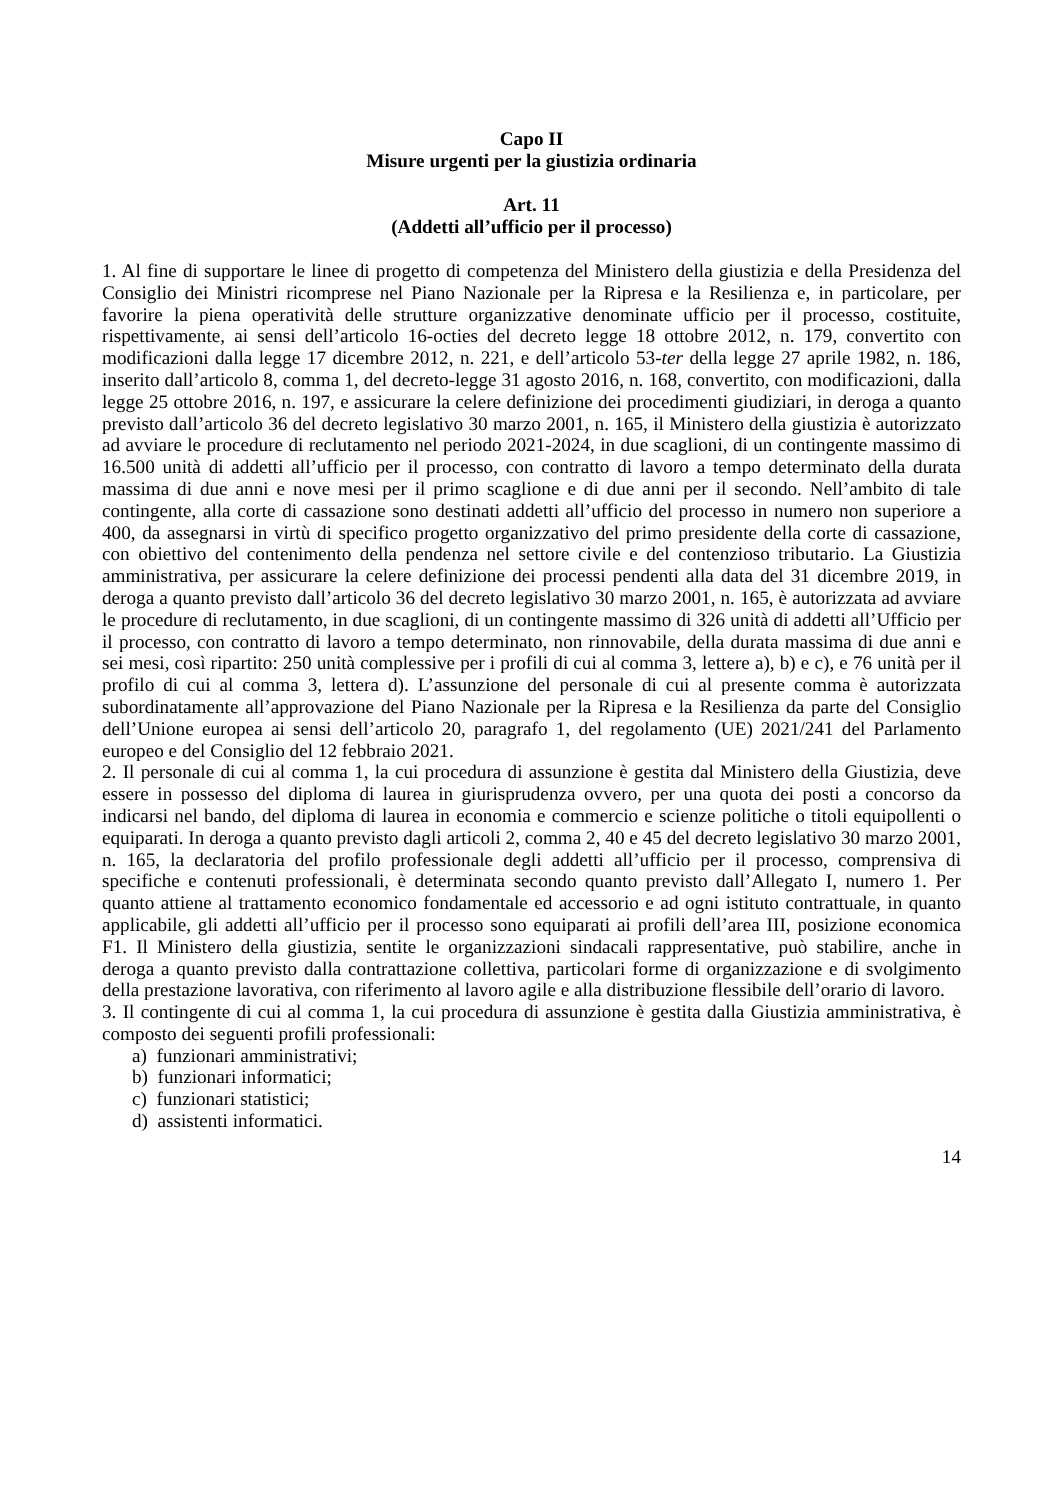Capo II
Misure urgenti per la giustizia ordinaria
Art. 11
(Addetti all’ufficio per il processo)
1. Al fine di supportare le linee di progetto di competenza del Ministero della giustizia e della Presidenza del Consiglio dei Ministri ricomprese nel Piano Nazionale per la Ripresa e la Resilienza e, in particolare, per favorire la piena operatività delle strutture organizzative denominate ufficio per il processo, costituite, rispettivamente, ai sensi dell’articolo 16-octies del decreto legge 18 ottobre 2012, n. 179, convertito con modificazioni dalla legge 17 dicembre 2012, n. 221, e dell’articolo 53-ter della legge 27 aprile 1982, n. 186, inserito dall’articolo 8, comma 1, del decreto-legge 31 agosto 2016, n. 168, convertito, con modificazioni, dalla legge 25 ottobre 2016, n. 197, e assicurare la celere definizione dei procedimenti giudiziari, in deroga a quanto previsto dall’articolo 36 del decreto legislativo 30 marzo 2001, n. 165, il Ministero della giustizia è autorizzato ad avviare le procedure di reclutamento nel periodo 2021-2024, in due scaglioni, di un contingente massimo di 16.500 unità di addetti all’ufficio per il processo, con contratto di lavoro a tempo determinato della durata massima di due anni e nove mesi per il primo scaglione e di due anni per il secondo. Nell’ambito di tale contingente, alla corte di cassazione sono destinati addetti all’ufficio del processo in numero non superiore a 400, da assegnarsi in virtù di specifico progetto organizzativo del primo presidente della corte di cassazione, con obiettivo del contenimento della pendenza nel settore civile e del contenzioso tributario. La Giustizia amministrativa, per assicurare la celere definizione dei processi pendenti alla data del 31 dicembre 2019, in deroga a quanto previsto dall’articolo 36 del decreto legislativo 30 marzo 2001, n. 165, è autorizzata ad avviare le procedure di reclutamento, in due scaglioni, di un contingente massimo di 326 unità di addetti all’Ufficio per il processo, con contratto di lavoro a tempo determinato, non rinnovabile, della durata massima di due anni e sei mesi, così ripartito: 250 unità complessive per i profili di cui al comma 3, lettere a), b) e c), e 76 unità per il profilo di cui al comma 3, lettera d). L’assunzione del personale di cui al presente comma è autorizzata subordinatamente all’approvazione del Piano Nazionale per la Ripresa e la Resilienza da parte del Consiglio dell’Unione europea ai sensi dell’articolo 20, paragrafo 1, del regolamento (UE) 2021/241 del Parlamento europeo e del Consiglio del 12 febbraio 2021.
2. Il personale di cui al comma 1, la cui procedura di assunzione è gestita dal Ministero della Giustizia, deve essere in possesso del diploma di laurea in giurisprudenza ovvero, per una quota dei posti a concorso da indicarsi nel bando, del diploma di laurea in economia e commercio e scienze politiche o titoli equipollenti o equiparati. In deroga a quanto previsto dagli articoli 2, comma 2, 40 e 45 del decreto legislativo 30 marzo 2001, n. 165, la declaratoria del profilo professionale degli addetti all’ufficio per il processo, comprensiva di specifiche e contenuti professionali, è determinata secondo quanto previsto dall’Allegato I, numero 1. Per quanto attiene al trattamento economico fondamentale ed accessorio e ad ogni istituto contrattuale, in quanto applicabile, gli addetti all’ufficio per il processo sono equiparati ai profili dell’area III, posizione economica F1. Il Ministero della giustizia, sentite le organizzazioni sindacali rappresentative, può stabilire, anche in deroga a quanto previsto dalla contrattazione collettiva, particolari forme di organizzazione e di svolgimento della prestazione lavorativa, con riferimento al lavoro agile e alla distribuzione flessibile dell’orario di lavoro.
3. Il contingente di cui al comma 1, la cui procedura di assunzione è gestita dalla Giustizia amministrativa, è composto dei seguenti profili professionali:
a) funzionari amministrativi;
b) funzionari informatici;
c) funzionari statistici;
d) assistenti informatici.
14